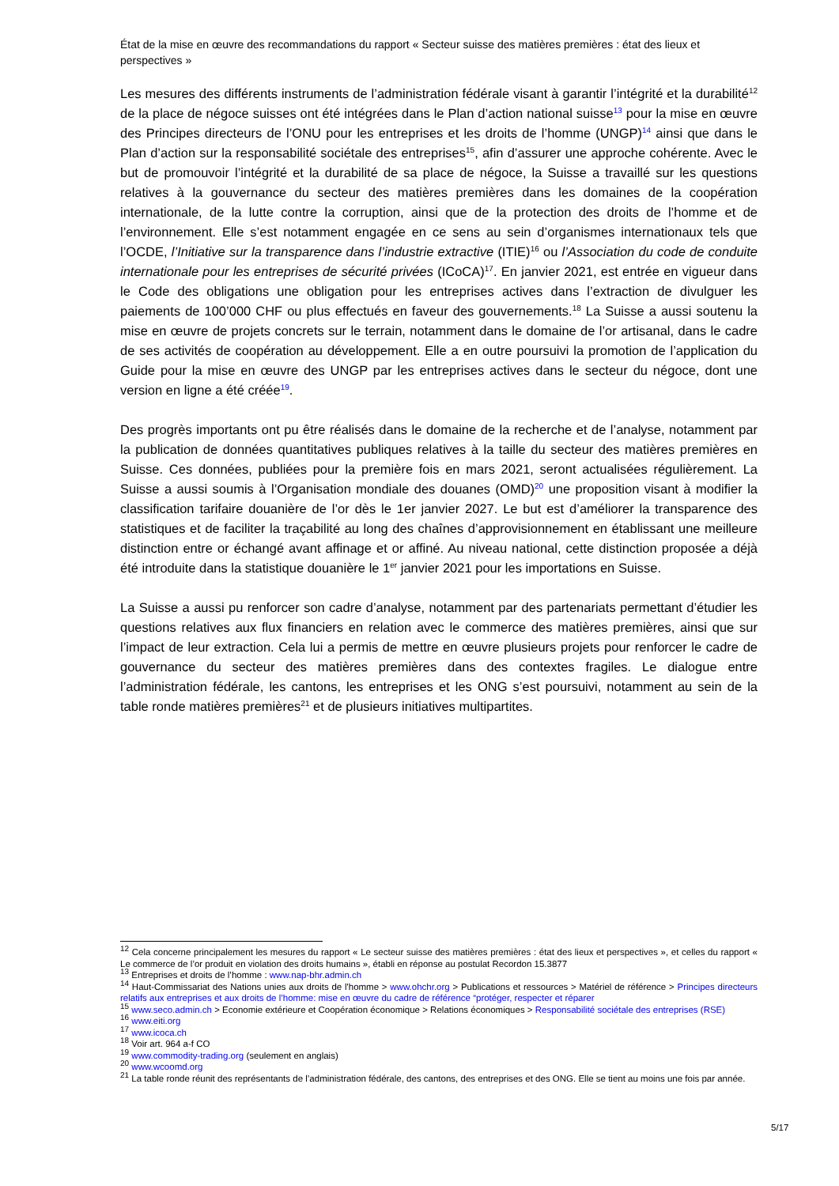État de la mise en œuvre des recommandations du rapport « Secteur suisse des matières premières : état des lieux et perspectives »
Les mesures des différents instruments de l’administration fédérale visant à garantir l’intégrité et la durabilité<sup>12</sup> de la place de négoce suisses ont été intégrées dans le Plan d’action national suisse<sup>13</sup> pour la mise en œuvre des Principes directeurs de l’ONU pour les entreprises et les droits de l’homme (UNGP)<sup>14</sup> ainsi que dans le Plan d’action sur la responsabilité sociétale des entreprises<sup>15</sup>, afin d’assurer une approche cohérente. Avec le but de promouvoir l’intégrité et la durabilité de sa place de négoce, la Suisse a travaillé sur les questions relatives à la gouvernance du secteur des matières premières dans les domaines de la coopération internationale, de la lutte contre la corruption, ainsi que de la protection des droits de l’homme et de l’environnement. Elle s’est notamment engagée en ce sens au sein d’organismes internationaux tels que l’OCDE, l’Initiative sur la transparence dans l’industrie extractive (ITIE)<sup>16</sup> ou l’Association du code de conduite internationale pour les entreprises de sécurité privées (ICoCA)<sup>17</sup>. En janvier 2021, est entrée en vigueur dans le Code des obligations une obligation pour les entreprises actives dans l’extraction de divulguer les paiements de 100’000 CHF ou plus effectués en faveur des gouvernements.<sup>18</sup> La Suisse a aussi soutenu la mise en œuvre de projets concrets sur le terrain, notamment dans le domaine de l’or artisanal, dans le cadre de ses activités de coopération au développement. Elle a en outre poursuivi la promotion de l’application du Guide pour la mise en œuvre des UNGP par les entreprises actives dans le secteur du négoce, dont une version en ligne a été créée<sup>19</sup>.
Des progrès importants ont pu être réalisés dans le domaine de la recherche et de l’analyse, notamment par la publication de données quantitatives publiques relatives à la taille du secteur des matières premières en Suisse. Ces données, publiées pour la première fois en mars 2021, seront actualisées régulièrement. La Suisse a aussi soumis à l’Organisation mondiale des douanes (OMD)<sup>20</sup> une proposition visant à modifier la classification tarifaire douanière de l’or dès le 1er janvier 2027. Le but est d’améliorer la transparence des statistiques et de faciliter la traçabilité au long des chaînes d’approvisionnement en établissant une meilleure distinction entre or échangé avant affinage et or affiné. Au niveau national, cette distinction proposée a déjà été introduite dans la statistique douanière le 1<sup>er</sup> janvier 2021 pour les importations en Suisse.
La Suisse a aussi pu renforcer son cadre d’analyse, notamment par des partenariats permettant d’étudier les questions relatives aux flux financiers en relation avec le commerce des matières premières, ainsi que sur l’impact de leur extraction. Cela lui a permis de mettre en œuvre plusieurs projets pour renforcer le cadre de gouvernance du secteur des matières premières dans des contextes fragiles. Le dialogue entre l’administration fédérale, les cantons, les entreprises et les ONG s’est poursuivi, notamment au sein de la table ronde matières premières<sup>21</sup> et de plusieurs initiatives multipartites.
<sup>12</sup> Cela concerne principalement les mesures du rapport « Le secteur suisse des matières premières : état des lieux et perspectives », et celles du rapport « Le commerce de l’or produit en violation des droits humains », établi en réponse au postulat Recordon 15.3877
<sup>13</sup> Entreprises et droits de l’homme : www.nap-bhr.admin.ch
<sup>14</sup> Haut-Commissariat des Nations unies aux droits de l'homme > www.ohchr.org > Publications et ressources > Matériel de référence > Principes directeurs relatifs aux entreprises et aux droits de l’homme: mise en œuvre du cadre de référence “protéger, respecter et réparer
<sup>15</sup> www.seco.admin.ch > Economie extérieure et Coopération économique > Relations économiques > Responsabilité sociétale des entreprises (RSE)
<sup>16</sup> www.eiti.org
<sup>17</sup> www.icoca.ch
<sup>18</sup> Voir art. 964 a-f CO
<sup>19</sup> www.commodity-trading.org (seulement en anglais)
<sup>20</sup> www.wcoomd.org
<sup>21</sup> La table ronde réunit des représentants de l’administration fédérale, des cantons, des entreprises et des ONG. Elle se tient au moins une fois par année.
5/17